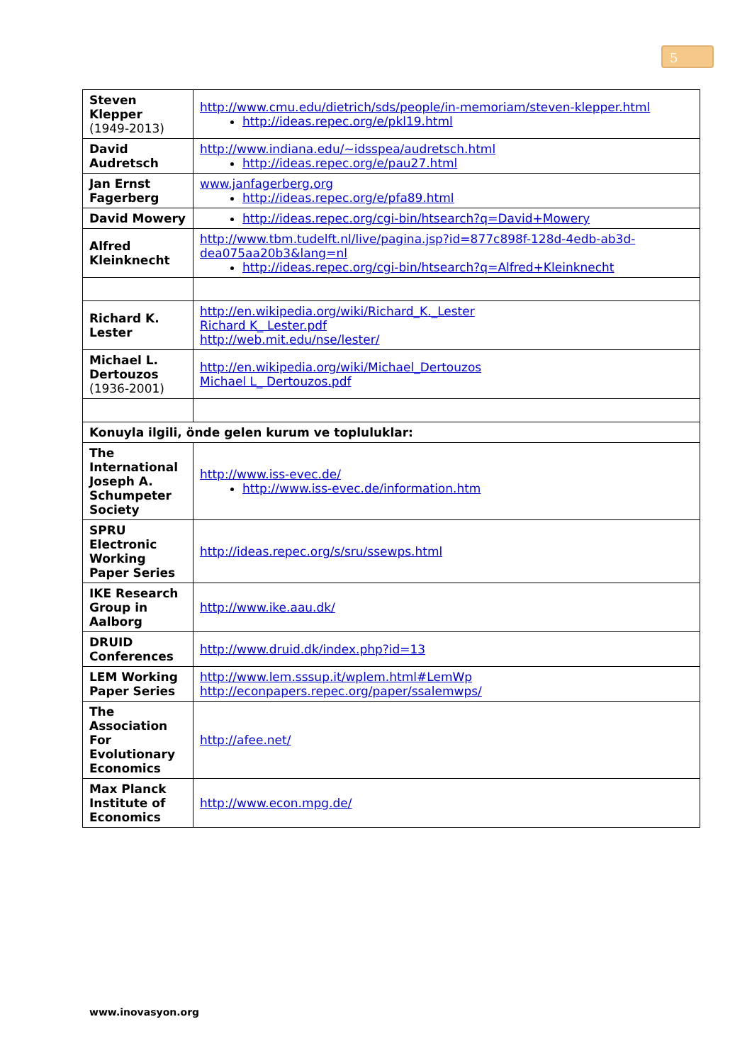5
| Steven Klepper (1949-2013) | http://www.cmu.edu/dietrich/sds/people/in-memoriam/steven-klepper.html http://ideas.repec.org/e/pkl19.html |
| David Audretsch | http://www.indiana.edu/~idsspea/audretsch.html http://ideas.repec.org/e/pau27.html |
| Jan Ernst Fagerberg | www.janfagerberg.org http://ideas.repec.org/e/pfa89.html |
| David Mowery | http://ideas.repec.org/cgi-bin/htsearch?q=David+Mowery |
| Alfred Kleinknecht | http://www.tbm.tudelft.nl/live/pagina.jsp?id=877c898f-128d-4edb-ab3d-dea075aa20b3&lang=nl http://ideas.repec.org/cgi-bin/htsearch?q=Alfred+Kleinknecht |
| Richard K. Lester | http://en.wikipedia.org/wiki/Richard_K._Lester Richard K_ Lester.pdf http://web.mit.edu/nse/lester/ |
| Michael L. Dertouzos (1936-2001) | http://en.wikipedia.org/wiki/Michael_Dertouzos Michael L_ Dertouzos.pdf |
| Konuyla ilgili, önde gelen kurum ve topluluklar: | |
| The International Joseph A. Schumpeter Society | http://www.iss-evec.de/ http://www.iss-evec.de/information.htm |
| SPRU Electronic Working Paper Series | http://ideas.repec.org/s/sru/ssewps.html |
| IKE Research Group in Aalborg | http://www.ike.aau.dk/ |
| DRUID Conferences | http://www.druid.dk/index.php?id=13 |
| LEM Working Paper Series | http://www.lem.sssup.it/wplem.html#LemWp http://econpapers.repec.org/paper/ssalemwps/ |
| The Association For Evolutionary Economics | http://afee.net/ |
| Max Planck Institute of Economics | http://www.econ.mpg.de/ |
www.inovasyon.org